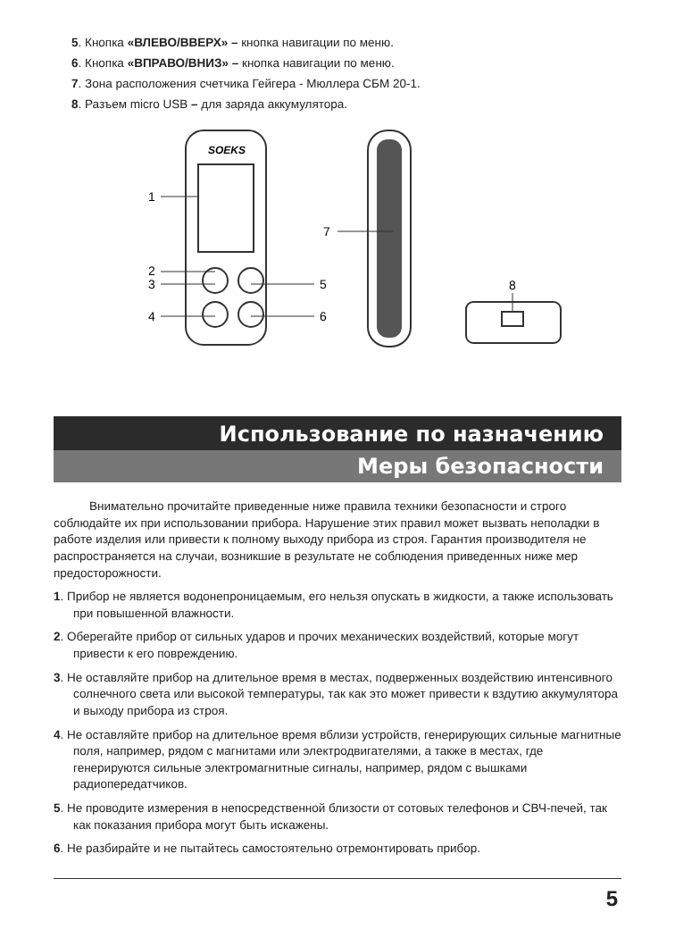5. Кнопка «ВЛЕВО/ВВЕРХ» – кнопка навигации по меню.
6. Кнопка «ВПРАВО/ВНИЗ» – кнопка навигации по меню.
7. Зона расположения счетчика Гейгера - Мюллера СБМ 20-1.
8. Разъем micro USB – для заряда аккумулятора.
SOEKS
1
2
3
4
5
6
7
8
Использование по назначению
Меры безопасности
Внимательно прочитайте приведенные ниже правила техники безопасности и строго соблюдайте их при использовании прибора. Нарушение этих правил может вызвать неполадки в работе изделия или привести к полному выходу прибора из строя. Гарантия производителя не распространяется на случаи, возникшие в результате не соблюдения приведенных ниже мер предосторожности.
1. Прибор не является водонепроницаемым, его нельзя опускать в жидкости, а также использовать при повышенной влажности.
2. Оберегайте прибор от сильных ударов и прочих механических воздействий, которые могут привести к его повреждению.
3. Не оставляйте прибор на длительное время в местах, подверженных воздействию интенсивного солнечного света или высокой температуры, так как это может привести к вздутию аккумулятора и выходу прибора из строя.
4. Не оставляйте прибор на длительное время вблизи устройств, генерирующих сильные магнитные поля, например, рядом с магнитами или электродвигателями, а также в местах, где генерируются сильные электромагнитные сигналы, например, рядом с вышками радиопередатчиков.
5. Не проводите измерения в непосредственной близости от сотовых телефонов и СВЧ-печей, так как показания прибора могут быть искажены.
6. Не разбирайте и не пытайтесь самостоятельно отремонтировать прибор.
5